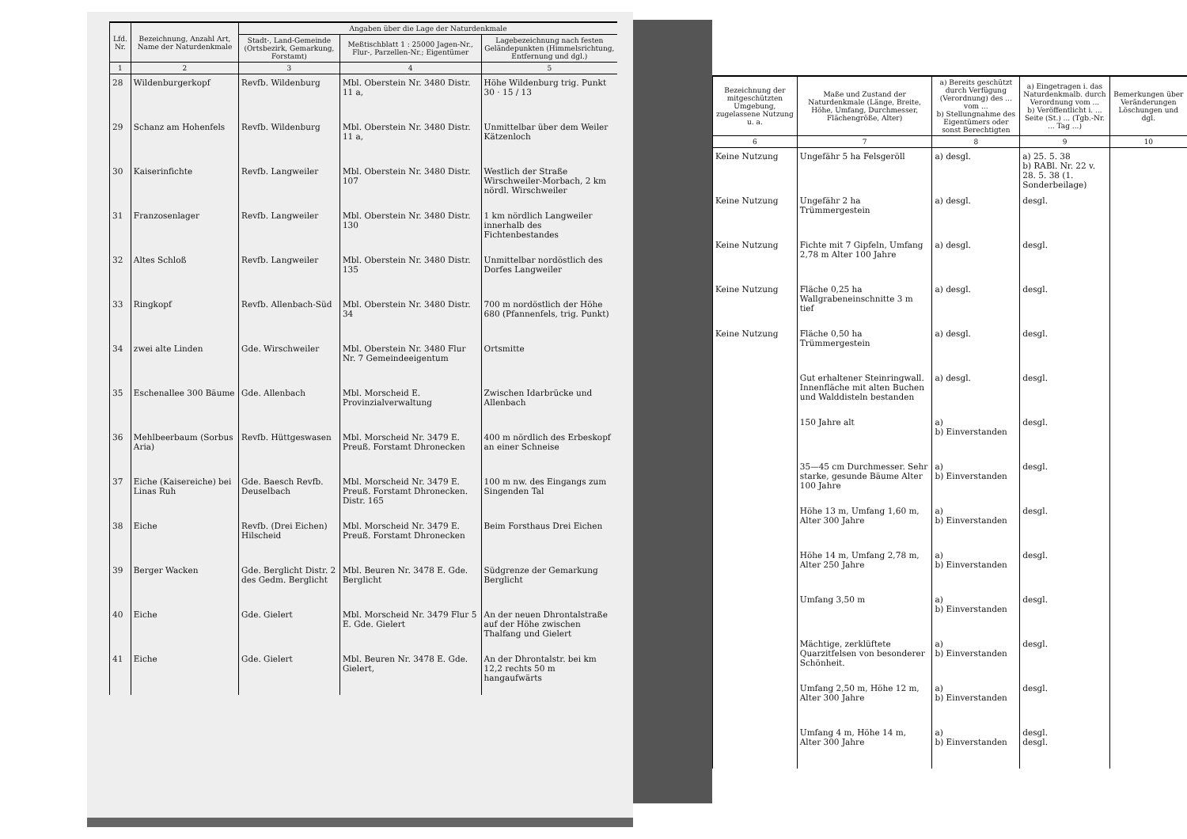| Lfd. Nr. | Bezeichnung, Anzahl Art, Name der Naturdenkmale | Angaben über die Lage der Naturdenkmale | | |
| --- | --- | --- | --- | --- |
| | | Stadt-, Land-Gemeinde (Ortsbezirk, Gemarkung, Forstamt) | Meßtischblatt 1 : 25000 Jagen-Nr., Flur-, Parzellen-Nr.; Eigentümer | Lagebezeichnung nach festen Geländepunkten (Himmelsrichtung, Entfernung und dgl.) |
| 1 | 2 | 3 | 4 | 5 |
| 28 | Wildenburgerkopf | Revfb. Wildenburg | Mbl. Oberstein Nr. 3480 Distr. 11 a, | Höhe Wildenburg trig. Punkt 30 · 15 / 13 |
| 29 | Schanz am Hohenfels | Revfb. Wildenburg | Mbl. Oberstein Nr. 3480 Distr. 11 a, | Unmittelbar über dem Weiler Kätzenloch |
| 30 | Kaiserinfichte | Revfb. Langweiler | Mbl. Oberstein Nr. 3480 Distr. 107 | Westlich der Straße Wirschweiler-Morbach, 2 km nördl. Wirschweiler |
| 31 | Franzosenlager | Revfb. Langweiler | Mbl. Oberstein Nr. 3480 Distr. 130 | 1 km nördlich Langweiler innerhalb des Fichtenbestandes |
| 32 | Altes Schloß | Revfb. Langweiler | Mbl. Oberstein Nr. 3480 Distr. 135 | Unmittelbar nordöstlich des Dorfes Langweiler |
| 33 | Ringkopf | Revfb. Allenbach-Süd | Mbl. Oberstein Nr. 3480 Distr. 34 | 700 m nordöstlich der Höhe 680 (Pfannenfels, trig. Punkt) |
| 34 | zwei alte Linden | Gde. Wirschweiler | Mbl. Oberstein Nr. 3480 Flur Nr. 7 Gemeindeeigentum | Ortsmitte |
| 35 | Eschenallee 300 Bäume | Gde. Allenbach | Mbl. Morscheid E. Provinzialverwaltung | Zwischen Idarbrücke und Allenbach |
| 36 | Mehlbeerbaum (Sorbus Aria) | Revfb. Hüttgeswasen | Mbl. Morscheid Nr. 3479 E. Preuß. Forstamt Dhronecken | 400 m nördlich des Erbeskopf an einer Schneise |
| 37 | Eiche (Kaisereiche) bei Linas Ruh | Gde. Baesch Revfb. Deuselbach | Mbl. Morscheid Nr. 3479 E. Preuß. Forstamt Dhronecken. Distr. 165 | 100 m nw. des Eingangs zum Singenden Tal |
| 38 | Eiche | Revfb. (Drei Eichen) Hilscheid | Mbl. Morscheid Nr. 3479 E. Preuß. Forstamt Dhronecken | Beim Forsthaus Drei Eichen |
| 39 | Berger Wacken | Gde. Berglicht Distr. 2 des Gedm. Berglicht | Mbl. Beuren Nr. 3478 E. Gde. Berglicht | Südgrenze der Gemarkung Berglicht |
| 40 | Eiche | Gde. Gielert | Mbl. Morscheid Nr. 3479 Flur 5 E. Gde. Gielert | An der neuen Dhrontalstraße auf der Höhe zwischen Thalfang und Gielert |
| 41 | Eiche | Gde. Gielert | Mbl. Beuren Nr. 3478 E. Gde. Gielert, | An der Dhrontalstr. bei km 12,2 rechts 50 m hangaufwärts |
| Bezeichnung der mitgeschützten Umgebung, zugelassene Nutzung u. a. | Maße und Zustand der Naturdenkmale (Länge, Breite, Höhe, Umfang, Durchmesser, Flächengröße, Alter) | a) Bereits geschützt durch Verfügung (Verordnung) des ... vom ... b) Stellungnahme des Eigentümers oder sonst Berechtigten | a) Eingetragen i. das Naturdenkmalb. durch Verordnung vom ... b) Veröffentlicht i. ... Seite (St.) ... (Tgb.-Nr. ... Tag ...) | Bemerkungen über Veränderungen Löschungen und dgl. |
| --- | --- | --- | --- | --- |
| 6 | 7 | 8 | 9 | 10 |
| Keine Nutzung | Ungefähr 5 ha Felsgeröll | a) desgl. | a) 25. 5. 38 b) RABl. Nr. 22 v. 28. 5. 38 (1. Sonderbeilage) | |
| Keine Nutzung | Ungefähr 2 ha Trümmergestein | a) desgl. | desgl. | |
| Keine Nutzung | Fichte mit 7 Gipfeln, Umfang 2,78 m Alter 100 Jahre | a) desgl. | desgl. | |
| Keine Nutzung | Fläche 0,25 ha Wallgrabeneinschnitte 3 m tief | a) desgl. | desgl. | |
| Keine Nutzung | Fläche 0,50 ha Trümmergestein | a) desgl. | desgl. | |
| | Gut erhaltener Steinringwall. Innenfläche mit alten Buchen und Walddisteln bestanden | a) desgl. | desgl. | |
| | 150 Jahre alt | a) b) Einverstanden | desgl. | |
| | 35—45 cm Durchmesser. Sehr starke, gesunde Bäume Alter 100 Jahre | a) b) Einverstanden | desgl. | |
| | Höhe 13 m, Umfang 1,60 m, Alter 300 Jahre | a) b) Einverstanden | desgl. | |
| | Höhe 14 m, Umfang 2,78 m, Alter 250 Jahre | a) b) Einverstanden | desgl. | |
| | Umfang 3,50 m | a) b) Einverstanden | desgl. | |
| | Mächtige, zerklüftete Quarzitfelsen von besonderer Schönheit. | a) b) Einverstanden | desgl. | |
| | Umfang 2,50 m, Höhe 12 m, Alter 300 Jahre | a) b) Einverstanden | desgl. | |
| | Umfang 4 m, Höhe 14 m, Alter 300 Jahre | a) b) Einverstanden | desgl. desgl. | |